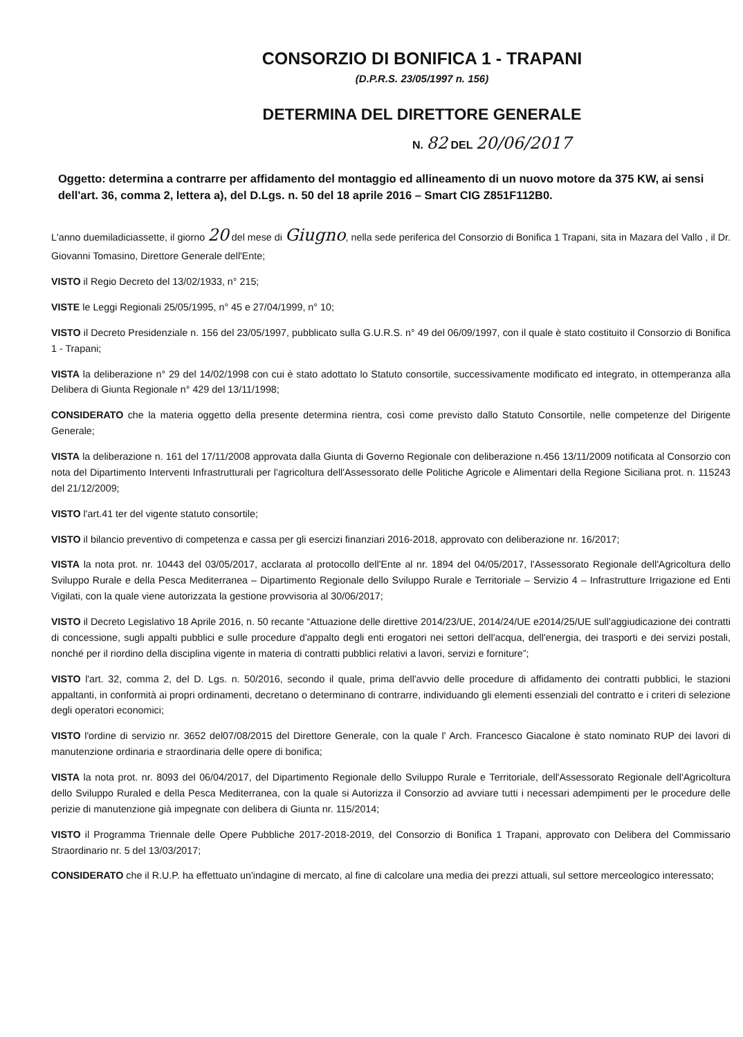CONSORZIO DI BONIFICA 1 - TRAPANI
(D.P.R.S. 23/05/1997 n. 156)
DETERMINA DEL DIRETTORE GENERALE
N. 82 DEL 20/06/2017
Oggetto: determina a contrarre per affidamento del montaggio ed allineamento di un nuovo motore da 375 KW, ai sensi dell'art. 36, comma 2, lettera a), del D.Lgs. n. 50 del 18 aprile 2016 – Smart CIG Z851F112B0.
L'anno duemiladiciassette, il giorno 20 del mese di Giugno, nella sede periferica del Consorzio di Bonifica 1 Trapani, sita in Mazara del Vallo , il Dr. Giovanni Tomasino, Direttore Generale dell'Ente;
VISTO il Regio Decreto del 13/02/1933, n° 215;
VISTE le Leggi Regionali 25/05/1995, n° 45 e 27/04/1999, n° 10;
VISTO il Decreto Presidenziale n. 156 del 23/05/1997, pubblicato sulla G.U.R.S. n° 49 del 06/09/1997, con il quale è stato costituito il Consorzio di Bonifica 1 - Trapani;
VISTA la deliberazione n° 29 del 14/02/1998 con cui è stato adottato lo Statuto consortile, successivamente modificato ed integrato, in ottemperanza alla Delibera di Giunta Regionale n° 429 del 13/11/1998;
CONSIDERATO che la materia oggetto della presente determina rientra, così come previsto dallo Statuto Consortile, nelle competenze del Dirigente Generale;
VISTA la deliberazione n. 161 del 17/11/2008 approvata dalla Giunta di Governo Regionale con deliberazione n.456 13/11/2009 notificata al Consorzio con nota del Dipartimento Interventi Infrastrutturali per l'agricoltura dell'Assessorato delle Politiche Agricole e Alimentari della Regione Siciliana prot. n. 115243 del 21/12/2009;
VISTO l'art.41 ter del vigente statuto consortile;
VISTO il bilancio preventivo di competenza e cassa per gli esercizi finanziari 2016-2018, approvato con deliberazione nr. 16/2017;
VISTA la nota prot. nr. 10443 del 03/05/2017, acclarata al protocollo dell'Ente al nr. 1894 del 04/05/2017, l'Assessorato Regionale dell'Agricoltura dello Sviluppo Rurale e della Pesca Mediterranea – Dipartimento Regionale dello Sviluppo Rurale e Territoriale – Servizio 4 – Infrastrutture Irrigazione ed Enti Vigilati, con la quale viene autorizzata la gestione provvisoria al 30/06/2017;
VISTO il Decreto Legislativo 18 Aprile 2016, n. 50 recante “Attuazione delle direttive 2014/23/UE, 2014/24/UE e2014/25/UE sull'aggiudicazione dei contratti di concessione, sugli appalti pubblici e sulle procedure d'appalto degli enti erogatori nei settori dell'acqua, dell'energia, dei trasporti e dei servizi postali, nonché per il riordino della disciplina vigente in materia di contratti pubblici relativi a lavori, servizi e forniture”;
VISTO l'art. 32, comma 2, del D. Lgs. n. 50/2016, secondo il quale, prima dell'avvio delle procedure di affidamento dei contratti pubblici, le stazioni appaltanti, in conformità ai propri ordinamenti, decretano o determinano di contrarre, individuando gli elementi essenziali del contratto e i criteri di selezione degli operatori economici;
VISTO l'ordine di servizio nr. 3652 del07/08/2015 del Direttore Generale, con la quale l' Arch. Francesco Giacalone è stato nominato RUP dei lavori di manutenzione ordinaria e straordinaria delle opere di bonifica;
VISTA la nota prot. nr. 8093 del 06/04/2017, del Dipartimento Regionale dello Sviluppo Rurale e Territoriale, dell'Assessorato Regionale dell'Agricoltura dello Sviluppo Ruraled e della Pesca Mediterranea, con la quale si Autorizza il Consorzio ad avviare tutti i necessari adempimenti per le procedure delle perizie di manutenzione già impegnate con delibera di Giunta nr. 115/2014;
VISTO il Programma Triennale delle Opere Pubbliche 2017-2018-2019, del Consorzio di Bonifica 1 Trapani, approvato con Delibera del Commissario Straordinario nr. 5 del 13/03/2017;
CONSIDERATO che il R.U.P. ha effettuato un'indagine di mercato, al fine di calcolare una media dei prezzi attuali, sul settore merceologico interessato;